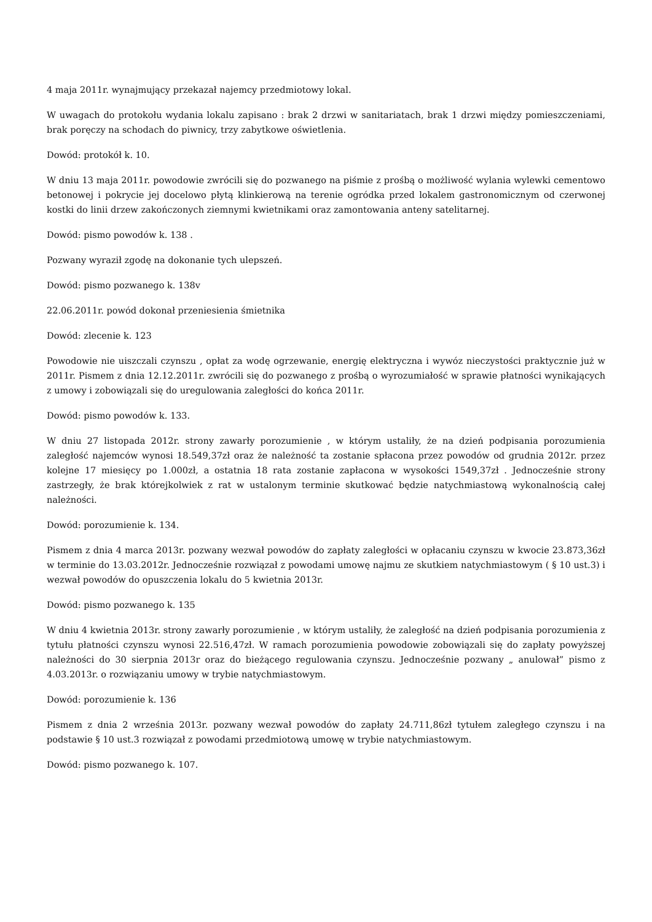4 maja 2011r. wynajmujący przekazał najemcy przedmiotowy lokal.
W uwagach do protokołu wydania lokalu zapisano : brak 2 drzwi w sanitariatach, brak 1 drzwi między pomieszczeniami, brak poręczy na schodach do piwnicy, trzy zabytkowe oświetlenia.
Dowód: protokół k. 10.
W dniu 13 maja 2011r. powodowie zwrócili się do pozwanego na piśmie z prośbą o możliwość wylania wylewki cementowo betonowej i pokrycie jej docelowo płytą klinkierową na terenie ogródka przed lokalem gastronomicznym od czerwonej kostki do linii drzew zakończonych ziemnymi kwietnikami oraz zamontowania anteny satelitarnej.
Dowód: pismo powodów k. 138 .
Pozwany wyraził zgodę na dokonanie tych ulepszeń.
Dowód: pismo pozwanego k. 138v
22.06.2011r. powód dokonał przeniesienia śmietnika
Dowód: zlecenie k. 123
Powodowie nie uiszczali czynszu , opłat za wodę ogrzewanie, energię elektryczna i wywóz nieczystości praktycznie już w 2011r. Pismem z dnia 12.12.2011r. zwrócili się do pozwanego z prośbą o wyrozumiałość w sprawie płatności wynikających z umowy i zobowiązali się do uregulowania zaległości do końca 2011r.
Dowód: pismo powodów k. 133.
W dniu 27 listopada 2012r. strony zawarły porozumienie , w którym ustaliły, że na dzień podpisania porozumienia zaległość najemców wynosi 18.549,37zł oraz że należność ta zostanie spłacona przez powodów od grudnia 2012r. przez kolejne 17 miesięcy po 1.000zł, a ostatnia 18 rata zostanie zapłacona w wysokości 1549,37zł . Jednocześnie strony zastrzegły, że brak którejkolwiek z rat w ustalonym terminie skutkować będzie natychmiastową wykonalnością całej należności.
Dowód: porozumienie k. 134.
Pismem z dnia 4 marca 2013r. pozwany wezwał powodów do zapłaty zaległości w opłacaniu czynszu w kwocie 23.873,36zł w terminie do 13.03.2012r. Jednocześnie rozwiązał z powodami umowę najmu ze skutkiem natychmiastowym ( § 10 ust.3) i wezwał powodów do opuszczenia lokalu do 5 kwietnia 2013r.
Dowód: pismo pozwanego k. 135
W dniu 4 kwietnia 2013r. strony zawarły porozumienie , w którym ustaliły, że zaległość na dzień podpisania porozumienia z tytułu płatności czynszu wynosi 22.516,47zł. W ramach porozumienia powodowie zobowiązali się do zapłaty powyższej należności do 30 sierpnia 2013r oraz do bieżącego regulowania czynszu. Jednocześnie pozwany „ anulował” pismo z 4.03.2013r. o rozwiązaniu umowy w trybie natychmiastowym.
Dowód: porozumienie k. 136
Pismem z dnia 2 września 2013r. pozwany wezwał powodów do zapłaty 24.711,86zł tytułem zaległego czynszu i na podstawie § 10 ust.3 rozwiązał z powodami przedmiotową umowę w trybie natychmiastowym.
Dowód: pismo pozwanego k. 107.